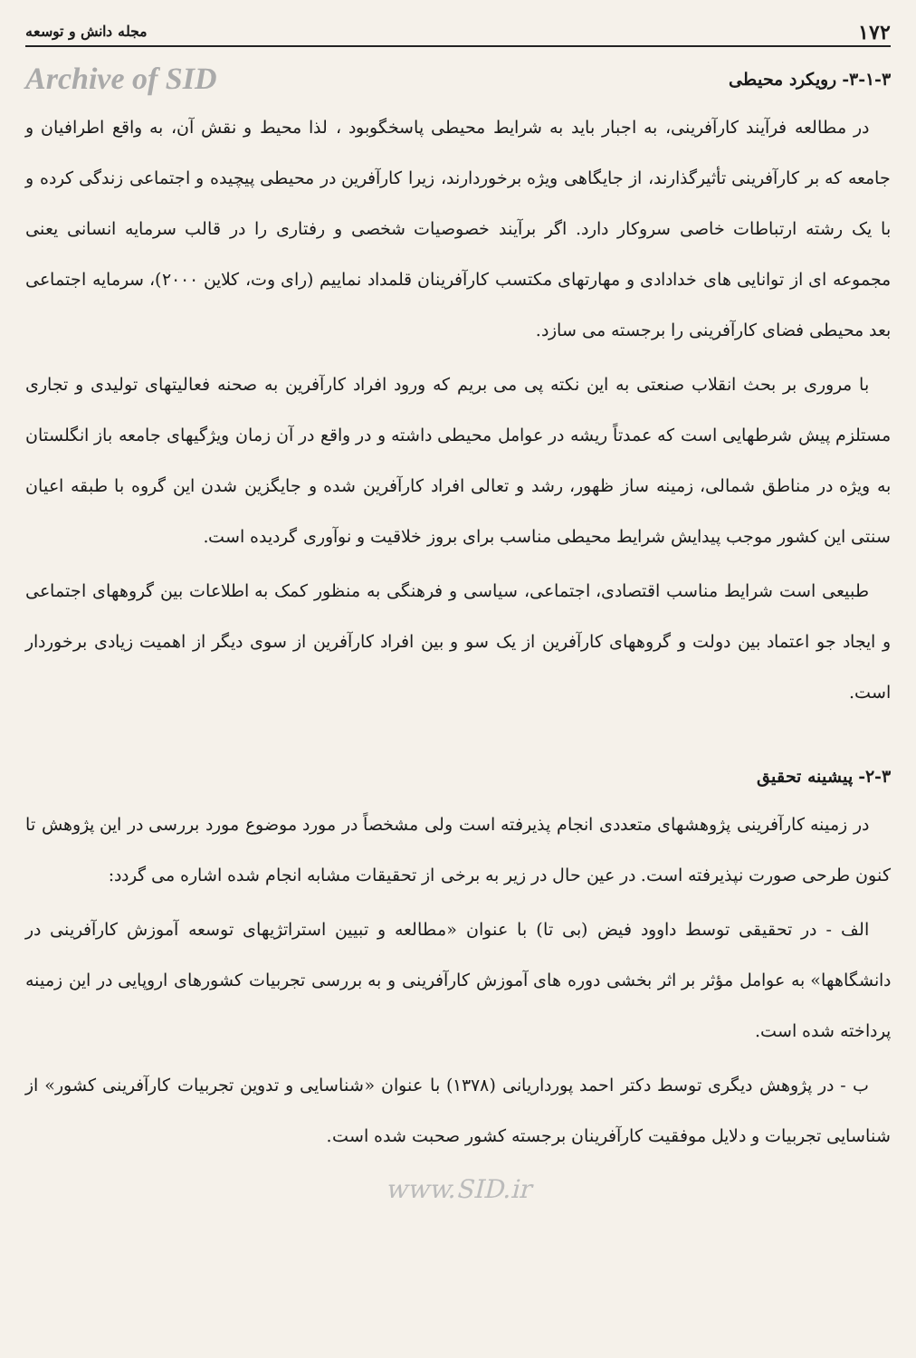۱۷۲ مجله دانش و توسعه
۳-۱-۳- رویکرد محیطی Archive of SID
در مطالعه فرآیند کارآفرینی، به اجبار باید به شرایط محیطی پاسخگوبود ، لذا محیط و نقش آن، به واقع اطرافیان و جامعه که بر کارآفرینی تأثیرگذارند، از جایگاهی ویژه برخوردارند، زیرا کارآفرین در محیطی پیچیده و اجتماعی زندگی کرده و با یک رشته ارتباطات خاصی سروکار دارد. اگر برآیند خصوصیات شخصی و رفتاری را در قالب سرمایه انسانی یعنی مجموعه ای از توانایی های خدادادی و مهارتهای مکتسب کارآفرینان قلمداد نماییم (رای وت، کلاین ۲۰۰۰)، سرمایه اجتماعی بعد محیطی فضای کارآفرینی را برجسته می سازد.
با مروری بر بحث انقلاب صنعتی به این نکته پی می بریم که ورود افراد کارآفرین به صحنه فعالیتهای تولیدی و تجاری مستلزم پیش شرطهایی است که عمدتاً ریشه در عوامل محیطی داشته و در واقع در آن زمان ویژگیهای جامعه باز انگلستان به ویژه در مناطق شمالی، زمینه ساز ظهور، رشد و تعالی افراد کارآفرین شده و جایگزین شدن این گروه با طبقه اعیان سنتی این کشور موجب پیدایش شرایط محیطی مناسب برای بروز خلاقیت و نوآوری گردیده است.
طبیعی است شرایط مناسب اقتصادی، اجتماعی، سیاسی و فرهنگی به منظور کمک به اطلاعات بین گروههای اجتماعی و ایجاد جو اعتماد بین دولت و گروههای کارآفرین از یک سو و بین افراد کارآفرین از سوی دیگر از اهمیت زیادی برخوردار است.
۲-۳- پیشینه تحقیق
در زمینه کارآفرینی پژوهشهای متعددی انجام پذیرفته است ولی مشخصاً در مورد موضوع مورد بررسی در این پژوهش تا کنون طرحی صورت نپذیرفته است. در عین حال در زیر به برخی از تحقیقات مشابه انجام شده اشاره می گردد:
الف - در تحقیقی توسط داوود فیض (بی تا) با عنوان «مطالعه و تبیین استراتژیهای توسعه آموزش کارآفرینی در دانشگاهها» به عوامل مؤثر بر اثر بخشی دوره های آموزش کارآفرینی و به بررسی تجربیات کشورهای اروپایی در این زمینه پرداخته شده است.
ب - در پژوهش دیگری توسط دکتر احمد پورداریانی (۱۳۷۸) با عنوان «شناسایی و تدوین تجربیات کارآفرینی کشور» از شناسایی تجربیات و دلایل موفقیت کارآفرینان برجسته کشور صحبت شده است.
www.SID.ir